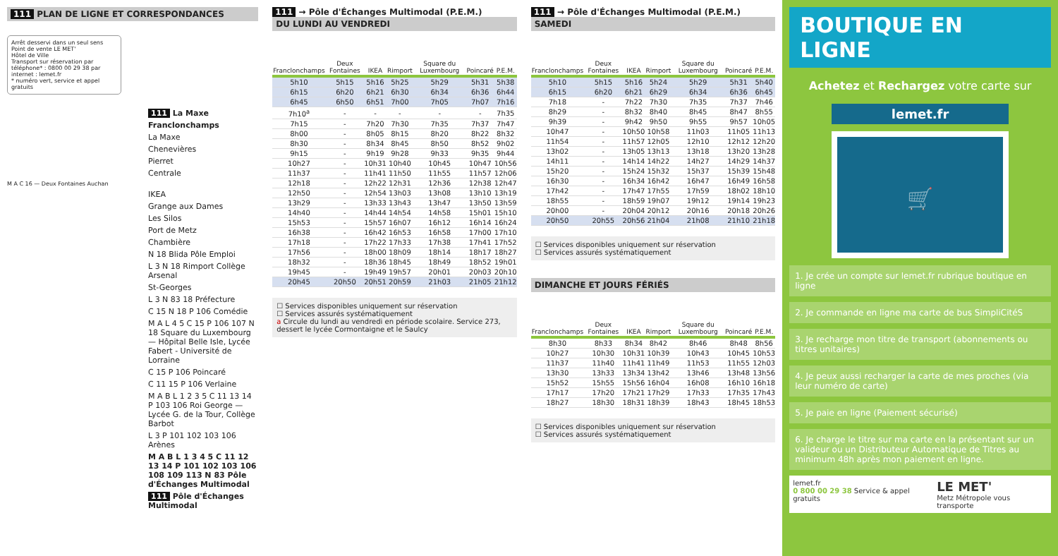111 PLAN DE LIGNE ET CORRESPONDANCES
Arrêt desservi dans un seul sens
Point de vente LE MET'
Hôtel de Ville
Transport sur réservation par téléphone* : 0800 00 29 38 par internet : lemet.fr
* numéro vert, service et appel gratuits
111 La Maxe
Franclonchamps
La Maxe
Chenevières
Pierret
Centrale
M A C 16 — Deux Fontaines Auchan
IKEA
Grange aux Dames
Les Silos
Port de Metz
Chambière
N 18 Blida Pôle Emploi
L 3 N 18 Rimport Collège Arsenal
St-Georges
L 3 N 83 18 Préfecture
C 15 N 18 P 106 Comédie
M A L 4 5 C 15 P 106 107 N 18 Square du Luxembourg — Hôpital Belle Isle, Lycée Fabert - Université de Lorraine
C 15 P 106 Poincaré
C 11 15 P 106 Verlaine
M A B L 1 2 3 5 C 11 13 14 P 103 106 Roi George — Lycée G. de la Tour, Collège Barbot
L 3 P 101 102 103 106 Arènes
M A B L 1 3 4 5 C 11 12 13 14 P 101 102 103 106 108 109 113 N 83 Pôle d'Échanges Multimodal
111 Pôle d'Échanges Multimodal
111 → Pôle d'Échanges Multimodal (P.E.M.)
DU LUNDI AU VENDREDI
| Franclonchamps | Deux Fontaines | IKEA | Rimport | Square du Luxembourg | Poincaré | P.E.M. |
| --- | --- | --- | --- | --- | --- | --- |
| 5h10 | 5h15 | 5h16 | 5h25 | 5h29 | 5h31 | 5h38 |
| 6h15 | 6h20 | 6h21 | 6h30 | 6h34 | 6h36 | 6h44 |
| 6h45 | 6h50 | 6h51 | 7h00 | 7h05 | 7h07 | 7h16 |
| 7h10<sup>a</sup> | - | - | - | - | - | 7h35 |
| 7h15 | - | 7h20 | 7h30 | 7h35 | 7h37 | 7h47 |
| 8h00 | - | 8h05 | 8h15 | 8h20 | 8h22 | 8h32 |
| 8h30 | - | 8h34 | 8h45 | 8h50 | 8h52 | 9h02 |
| 9h15 | - | 9h19 | 9h28 | 9h33 | 9h35 | 9h44 |
| 10h27 | - | 10h31 | 10h40 | 10h45 | 10h47 | 10h56 |
| 11h37 | - | 11h41 | 11h50 | 11h55 | 11h57 | 12h06 |
| 12h18 | - | 12h22 | 12h31 | 12h36 | 12h38 | 12h47 |
| 12h50 | - | 12h54 | 13h03 | 13h08 | 13h10 | 13h19 |
| 13h29 | - | 13h33 | 13h43 | 13h47 | 13h50 | 13h59 |
| 14h40 | - | 14h44 | 14h54 | 14h58 | 15h01 | 15h10 |
| 15h53 | - | 15h57 | 16h07 | 16h12 | 16h14 | 16h24 |
| 16h38 | - | 16h42 | 16h53 | 16h58 | 17h00 | 17h10 |
| 17h18 | - | 17h22 | 17h33 | 17h38 | 17h41 | 17h52 |
| 17h56 | - | 18h00 | 18h09 | 18h14 | 18h17 | 18h27 |
| 18h32 | - | 18h36 | 18h45 | 18h49 | 18h52 | 19h01 |
| 19h45 | - | 19h49 | 19h57 | 20h01 | 20h03 | 20h10 |
| 20h45 | 20h50 | 20h51 | 20h59 | 21h03 | 21h05 | 21h12 |
☐ Services disponibles uniquement sur réservation
☐ Services assurés systématiquement
a Circule du lundi au vendredi en période scolaire. Service 273, dessert le lycée Cormontaigne et le Saulcy
111 → Pôle d'Échanges Multimodal (P.E.M.)
SAMEDI
| Franclonchamps | Deux Fontaines | IKEA | Rimport | Square du Luxembourg | Poincaré | P.E.M. |
| --- | --- | --- | --- | --- | --- | --- |
| 5h10 | 5h15 | 5h16 | 5h24 | 5h29 | 5h31 | 5h40 |
| 6h15 | 6h20 | 6h21 | 6h29 | 6h34 | 6h36 | 6h45 |
| 7h18 | - | 7h22 | 7h30 | 7h35 | 7h37 | 7h46 |
| 8h29 | - | 8h32 | 8h40 | 8h45 | 8h47 | 8h55 |
| 9h39 | - | 9h42 | 9h50 | 9h55 | 9h57 | 10h05 |
| 10h47 | - | 10h50 | 10h58 | 11h03 | 11h05 | 11h13 |
| 11h54 | - | 11h57 | 12h05 | 12h10 | 12h12 | 12h20 |
| 13h02 | - | 13h05 | 13h13 | 13h18 | 13h20 | 13h28 |
| 14h11 | - | 14h14 | 14h22 | 14h27 | 14h29 | 14h37 |
| 15h20 | - | 15h24 | 15h32 | 15h37 | 15h39 | 15h48 |
| 16h30 | - | 16h34 | 16h42 | 16h47 | 16h49 | 16h58 |
| 17h42 | - | 17h47 | 17h55 | 17h59 | 18h02 | 18h10 |
| 18h55 | - | 18h59 | 19h07 | 19h12 | 19h14 | 19h23 |
| 20h00 | - | 20h04 | 20h12 | 20h16 | 20h18 | 20h26 |
| 20h50 | 20h55 | 20h56 | 21h04 | 21h08 | 21h10 | 21h18 |
☐ Services disponibles uniquement sur réservation
☐ Services assurés systématiquement
DIMANCHE ET JOURS FÉRIÉS
| Franclonchamps | Deux Fontaines | IKEA | Rimport | Square du Luxembourg | Poincaré | P.E.M. |
| --- | --- | --- | --- | --- | --- | --- |
| 8h30 | 8h33 | 8h34 | 8h42 | 8h46 | 8h48 | 8h56 |
| 10h27 | 10h30 | 10h31 | 10h39 | 10h43 | 10h45 | 10h53 |
| 11h37 | 11h40 | 11h41 | 11h49 | 11h53 | 11h55 | 12h03 |
| 13h30 | 13h33 | 13h34 | 13h42 | 13h46 | 13h48 | 13h56 |
| 15h52 | 15h55 | 15h56 | 16h04 | 16h08 | 16h10 | 16h18 |
| 17h17 | 17h20 | 17h21 | 17h29 | 17h33 | 17h35 | 17h43 |
| 18h27 | 18h30 | 18h31 | 18h39 | 18h43 | 18h45 | 18h53 |
☐ Services disponibles uniquement sur réservation
☐ Services assurés systématiquement
BOUTIQUE EN LIGNE
Achetez et Rechargez votre carte sur
lemet.fr
🛒
1. Je crée un compte sur lemet.fr rubrique boutique en ligne
2. Je commande en ligne ma carte de bus SimpliCitéS
3. Je recharge mon titre de transport (abonnements ou titres unitaires)
4. Je peux aussi recharger la carte de mes proches (via leur numéro de carte)
5. Je paie en ligne (Paiement sécurisé)
6. Je charge le titre sur ma carte en la présentant sur un valideur ou un Distributeur Automatique de Titres au minimum 48h après mon paiement en ligne.
lemet.fr
0 800 00 29 38 Service & appel gratuits LE MET'
Metz Métropole vous transporte